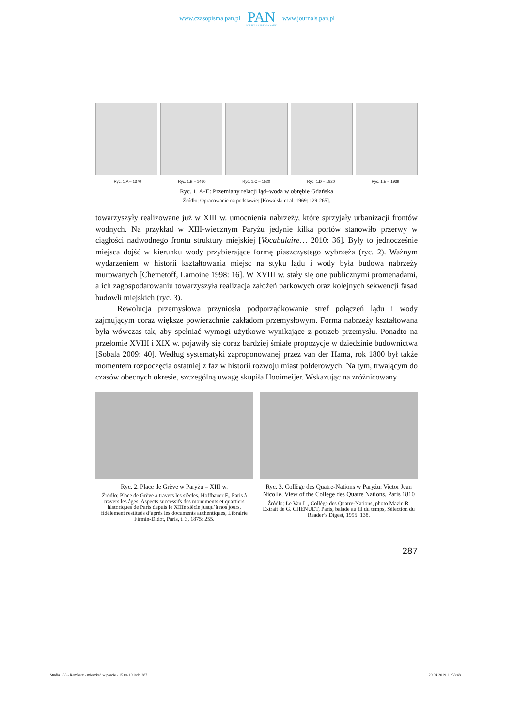www.czasopisma.pan.pl
PAN
POLSKA AKADEMIA NAUK
www.journals.pan.pl
Ryc. 1.A – 1370 Ryc. 1.B – 1460 Ryc. 1.C – 1520 Ryc. 1.D – 1820 Ryc. 1.E – 1939
Ryc. 1. A-E: Przemiany relacji ląd–woda w obrębie Gdańska
Źródło: Opracowanie na podstawie: [Kowalski et al. 1969: 129-265].
towarzyszyły realizowane już w XIII w. umocnienia nabrzeży, które sprzyjały urbanizacji frontów wodnych. Na przykład w XIII-wiecznym Paryżu jedynie kilka portów stanowiło przerwy w ciągłości nadwodnego frontu struktury miejskiej [Vocabulaire… 2010: 36]. Były to jednocześnie miejsca dojść w kierunku wody przybierające formę piaszczystego wybrzeża (ryc. 2). Ważnym wydarzeniem w historii kształtowania miejsc na styku lądu i wody była budowa nabrzeży murowanych [Chemetoff, Lamoine 1998: 16]. W XVIII w. stały się one publicznymi promenadami, a ich zagospodarowaniu towarzyszyła realizacja założeń parkowych oraz kolejnych sekwencji fasad budowli miejskich (ryc. 3).
Rewolucja przemysłowa przyniosła podporządkowanie stref połączeń lądu i wody zajmującym coraz większe powierzchnie zakładom przemysłowym. Forma nabrzeży kształtowana była wówczas tak, aby spełniać wymogi użytkowe wynikające z potrzeb przemysłu. Ponadto na przełomie XVIII i XIX w. pojawiły się coraz bardziej śmiałe propozycje w dziedzinie budownictwa [Sobala 2009: 40]. Według systematyki zaproponowanej przez van der Hama, rok 1800 był także momentem rozpoczęcia ostatniej z faz w historii rozwoju miast polderowych. Na tym, trwającym do czasów obecnych okresie, szczególną uwagę skupiła Hooimeijer. Wskazując na zróżnicowany
Ryc. 2. Place de Grève w Paryżu – XIII w.
Źródło: Place de Grève à travers les siècles, Hoffbauer F., Paris à travers les âges. Aspects successifs des monuments et quartiers historiques de Paris depuis le XIIIe siècle jusqu’à nos jours, fidèlement restitués d’après les documents authentiques, Librairie Firmin-Didot, Paris, t. 3, 1875: 255.
Ryc. 3. Collège des Quatre-Nations w Paryżu: Victor Jean Nicolle, View of the College des Quatre Nations, Paris 1810
Źródło: Le Vau L., Collège des Quatre-Nations, photo Mazin R. Extrait de G. CHENUET, Paris, balade au fil du temps, Sélection du Reader’s Digest, 1995: 138.
287
Studia 188 - Rembarz - mieszkać w porcie - 15.04.19.indd 287 29.04.2019 11:58:48